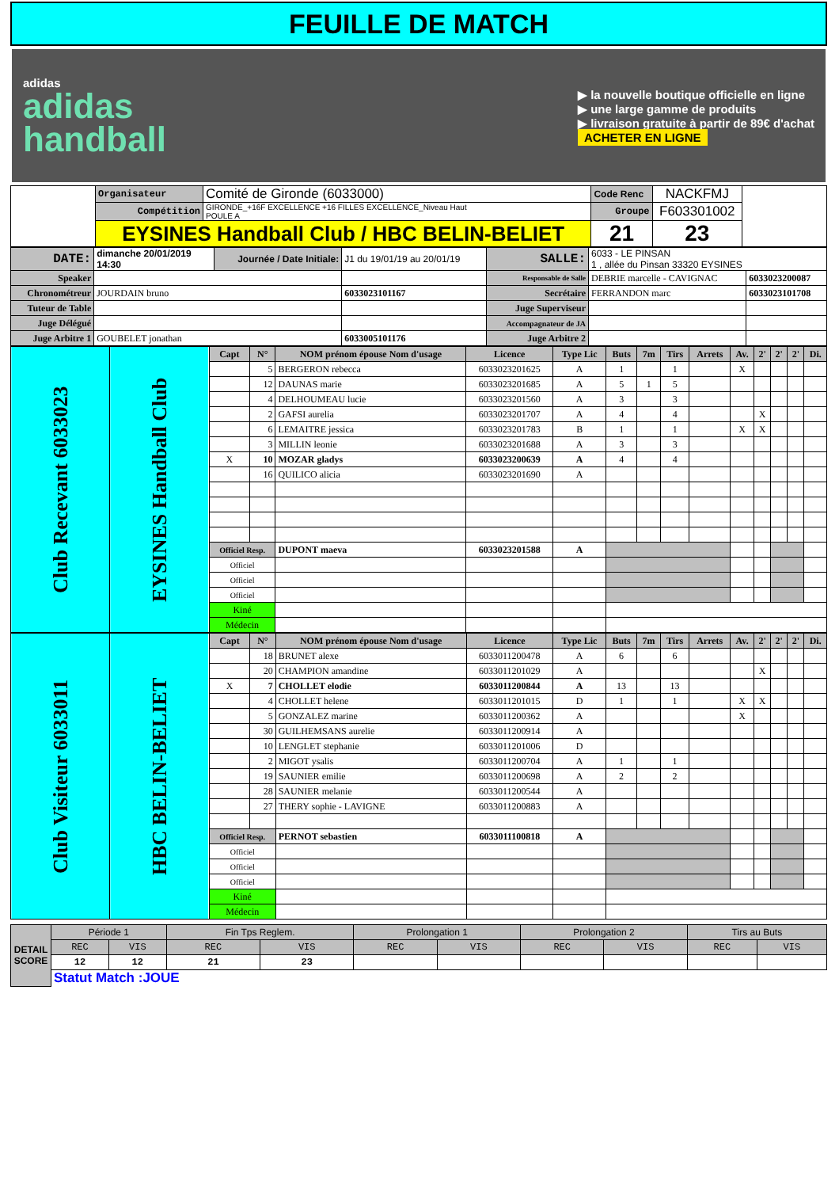FEUILLE DE MATCH
adidas
adidas
handball
▶ la nouvelle boutique officielle en ligne
▶ une large gamme de produits
▶ livraison gratuite à partir de 89€ d'achat
ACHETER EN LIGNE
| | Organisateur | Comité de Gironde (6033000) | Code Renc | NACKFMJ | |
| | Compétition | GIRONDE_+16F EXCELLENCE +16 FILLES EXCELLENCE_Niveau Haut POULE A | Groupe | F603301002 | |
| | EYSINES Handball Club / HBC BELIN-BELIET | | 21 | 23 | |
| DATE: | dimanche 20/01/2019 14:30 | Journée / Date Initiale: | J1 du 19/01/19 au 20/01/19 | SALLE: | 6033 - LE PINSAN 1 , allée du Pinsan 33320 EYSINES | |
| Speaker | | | | Responsable de Salle | DEBRIE marcelle - CAVIGNAC | 6033023200087 |
| Chronométreur | JOURDAIN bruno | | 6033023101167 | Secrétaire | FERRANDON marc | 6033023101708 |
| Tuteur de Table | | | | Juge Superviseur | | |
| Juge Délégué | | | | Accompagnateur de JA | | |
| Juge Arbitre 1 | GOUBELET jonathan | | 6033005101176 | Juge Arbitre 2 | | |
| Club Recevant 6033023 | EYSINES Handball Club | Capt | N° | NOM prénom épouse Nom d'usage | Licence | Type Lic | Buts | 7m | Tirs | Arrets | Av. | 2' | 2' | 2' | Di. |
| | | | 5 | BERGERON rebecca | 6033023201625 | A | 1 | | 1 | | X | | | | |
| | | | 12 | DAUNAS marie | 6033023201685 | A | 5 | 1 | 5 | | | | | | |
| | | | 4 | DELHOUMEAU lucie | 6033023201560 | A | 3 | | 3 | | | | | | |
| | | | 2 | GAFSI aurelia | 6033023201707 | A | 4 | | 4 | | | X | | | |
| | | | 6 | LEMAITRE jessica | 6033023201783 | B | 1 | | 1 | | X | X | | | |
| | | | 3 | MILLIN leonie | 6033023201688 | A | 3 | | 3 | | | | | | |
| | | X | 10 | MOZAR gladys | 6033023200639 | A | 4 | | 4 | | | | | | |
| | | | 16 | QUILICO alicia | 6033023201690 | A | | | | | | | | | |
| | | Officiel Resp. | | DUPONT maeva | 6033023201588 | A | | | | | | | | | |
| | | Officiel | | | | | | | | | | | | | |
| | | Officiel | | | | | | | | | | | | | |
| | | Officiel | | | | | | | | | | | | | |
| | | Kiné | | | | | | | | | | | | | |
| | | Médecin | | | | | | | | | | | | | |
| Club Visiteur 6033011 | HBC BELIN-BELIET | Capt | N° | NOM prénom épouse Nom d'usage | Licence | Type Lic | Buts | 7m | Tirs | Arrets | Av. | 2' | 2' | 2' | Di. |
| | | | 18 | BRUNET alexe | 6033011200478 | A | 6 | | 6 | | | | | | |
| | | | 20 | CHAMPION amandine | 6033011201029 | A | | | | | | X | | | |
| | | X | 7 | CHOLLET elodie | 6033011200844 | A | 13 | | 13 | | | | | | |
| | | | 4 | CHOLLET helene | 6033011201015 | D | 1 | | 1 | | X | X | | | |
| | | | 5 | GONZALEZ marine | 6033011200362 | A | | | | | X | | | | |
| | | | 30 | GUILHEMSANS aurelie | 6033011200914 | A | | | | | | | | | |
| | | | 10 | LENGLET stephanie | 6033011201006 | D | | | | | | | | | |
| | | | 2 | MIGOT ysalis | 6033011200704 | A | 1 | | 1 | | | | | | |
| | | | 19 | SAUNIER emilie | 6033011200698 | A | 2 | | 2 | | | | | | |
| | | | 28 | SAUNIER melanie | 6033011200544 | A | | | | | | | | | |
| | | | 27 | THERY sophie - LAVIGNE | 6033011200883 | A | | | | | | | | | |
| | | Officiel Resp. | | PERNOT sebastien | 6033011100818 | A | | | | | | | | | |
| | | Officiel | | | | | | | | | | | | | |
| | | Officiel | | | | | | | | | | | | | |
| | | Officiel | | | | | | | | | | | | | |
| | | Kiné | | | | | | | | | | | | | |
| | | Médecin | | | | | | | | | | | | | |
| DETAIL SCORE | Période 1 | | Fin Tps Reglem. | | Prolongation 1 | | Prolongation 2 | | Tirs au Buts | |
| | REC | VIS | REC | VIS | REC | VIS | REC | VIS | REC | VIS |
| | 12 | 12 | 21 | 23 | | | | | | |
| | Statut Match :JOUE | | | | | | | | | |